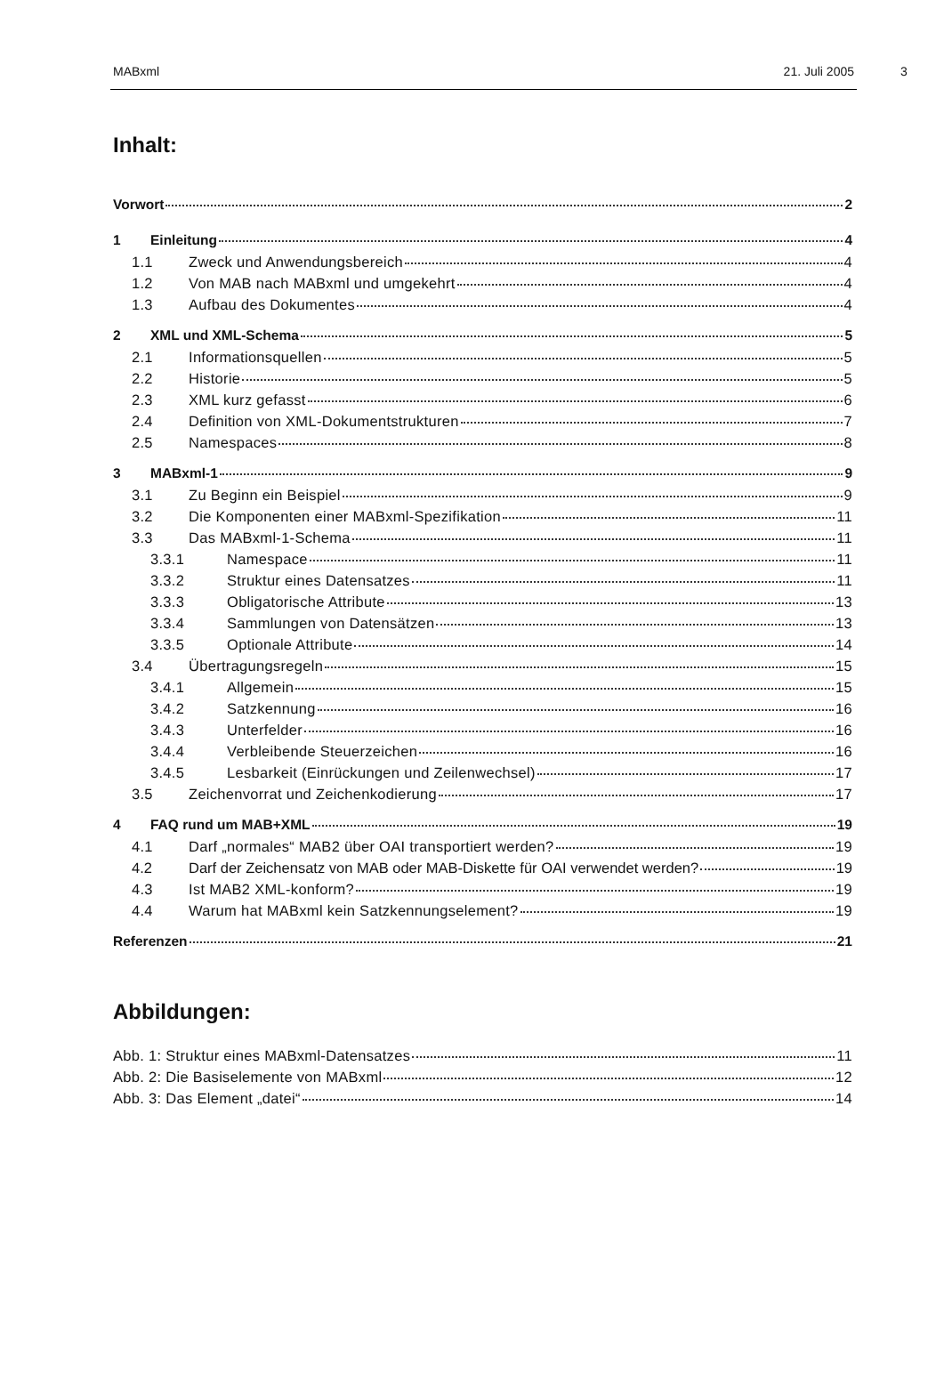MABxml 21. Juli 2005
3
Inhalt:
Vorwort 2
1 Einleitung 4
1.1 Zweck und Anwendungsbereich 4
1.2 Von MAB nach MABxml und umgekehrt 4
1.3 Aufbau des Dokumentes 4
2 XML und XML-Schema 5
2.1 Informationsquellen 5
2.2 Historie 5
2.3 XML kurz gefasst 6
2.4 Definition von XML-Dokumentstrukturen 7
2.5 Namespaces 8
3 MABxml-1 9
3.1 Zu Beginn ein Beispiel 9
3.2 Die Komponenten einer MABxml-Spezifikation 11
3.3 Das MABxml-1-Schema 11
3.3.1 Namespace 11
3.3.2 Struktur eines Datensatzes 11
3.3.3 Obligatorische Attribute 13
3.3.4 Sammlungen von Datensätzen 13
3.3.5 Optionale Attribute 14
3.4 Übertragungsregeln 15
3.4.1 Allgemein 15
3.4.2 Satzkennung 16
3.4.3 Unterfelder 16
3.4.4 Verbleibende Steuerzeichen 16
3.4.5 Lesbarkeit (Einrückungen und Zeilenwechsel) 17
3.5 Zeichenvorrat und Zeichenkodierung 17
4 FAQ rund um MAB+XML 19
4.1 Darf „normales“ MAB2 über OAI transportiert werden? 19
4.2 Darf der Zeichensatz von MAB oder MAB-Diskette für OAI verwendet werden? 19
4.3 Ist MAB2 XML-konform? 19
4.4 Warum hat MABxml kein Satzkennungselement? 19
Referenzen 21
Abbildungen:
Abb. 1: Struktur eines MABxml-Datensatzes 11
Abb. 2: Die Basiselemente von MABxml 12
Abb. 3: Das Element „datei“ 14